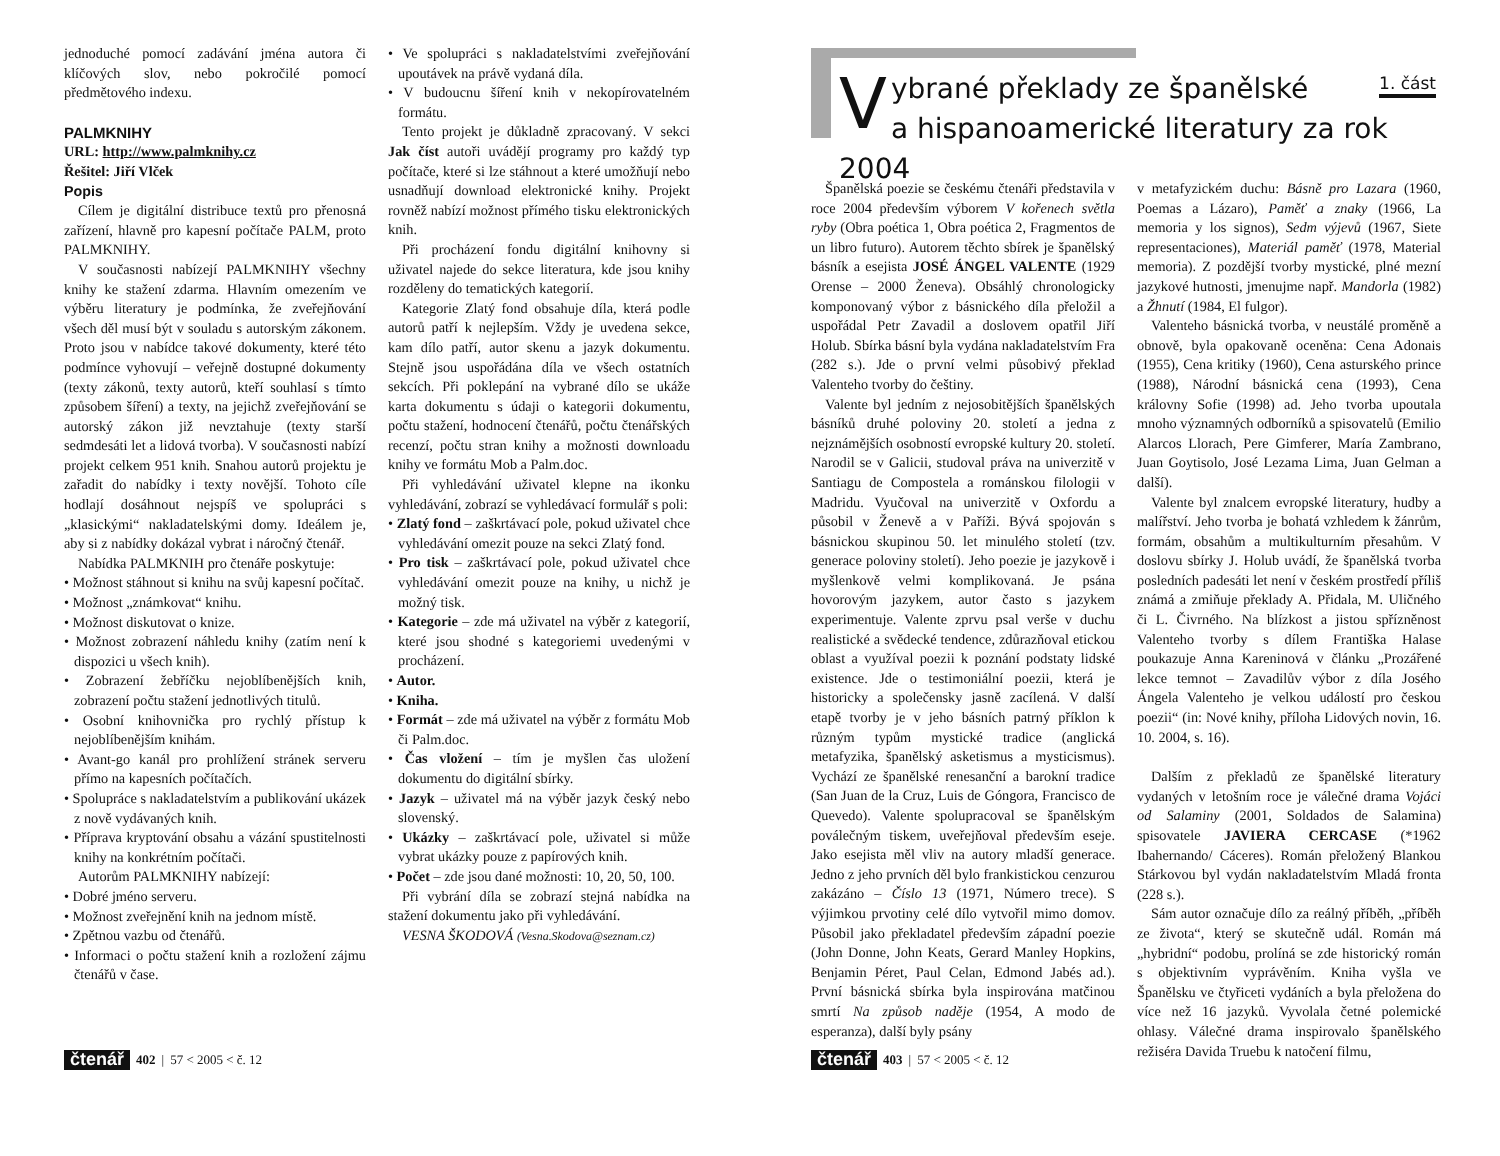jednoduché pomocí zadávání jména autora či klíčových slov, nebo pokročilé pomocí předmětového indexu.
PALMKNIHY
URL: http://www.palmknihy.cz
Řešitel: Jiří Vlček
Popis
Cílem je digitální distribuce textů pro přenosná zařízení, hlavně pro kapesní počítače PALM, proto PALMKNIHY.
V současnosti nabízejí PALMKNIHY všechny knihy ke stažení zdarma. Hlavním omezením ve výběru literatury je podmínka, že zveřejňování všech děl musí být v souladu s autorským zákonem. Proto jsou v nabídce takové dokumenty, které této podmínce vyhovují – veřejně dostupné dokumenty (texty zákonů, texty autorů, kteří souhlasí s tímto způsobem šíření) a texty, na jejichž zveřejňování se autorský zákon již nevztahuje (texty starší sedmdesáti let a lidová tvorba). V současnosti nabízí projekt celkem 951 knih. Snahou autorů projektu je zařadit do nabídky i texty novější. Tohoto cíle hodlají dosáhnout nejspíš ve spolupráci s „klasickými“ nakladatelskými domy. Ideálem je, aby si z nabídky dokázal vybrat i náročný čtenář.
Nabídka PALMKNIH pro čtenáře poskytuje:
• Možnost stáhnout si knihu na svůj kapesní počítač.
• Možnost „známkovat“ knihu.
• Možnost diskutovat o knize.
• Možnost zobrazení náhledu knihy (zatím není k dispozici u všech knih).
• Zobrazení žebříčku nejoblíbenějších knih, zobrazení počtu stažení jednotlivých titulů.
• Osobní knihovnička pro rychlý přístup k nejoblíbenějším knihám.
• Avant-go kanál pro prohlížení stránek serveru přímo na kapesních počítačích.
• Spolupráce s nakladatelstvím a publikování ukázek z nově vydávaných knih.
• Příprava kryptování obsahu a vázání spustitelnosti knihy na konkrétním počítači.
Autorům PALMKNIHY nabízejí:
• Dobré jméno serveru.
• Možnost zveřejnění knih na jednom místě.
• Zpětnou vazbu od čtenářů.
• Informaci o počtu stažení knih a rozložení zájmu čtenářů v čase.
• Ve spolupráci s nakladatelstvími zveřejňování upoutávek na právě vydaná díla.
• V budoucnu šíření knih v nekopírovatelném formátu.
Tento projekt je důkladně zpracovaný. V sekci Jak číst autoři uvádějí programy pro každý typ počítače, které si lze stáhnout a které umožňují nebo usnadňují download elektronické knihy. Projekt rovněž nabízí možnost přímého tisku elektronických knih.
Při procházení fondu digitální knihovny si uživatel najede do sekce literatura, kde jsou knihy rozděleny do tematických kategorií.
Kategorie Zlatý fond obsahuje díla, která podle autorů patří k nejlepším. Vždy je uvedena sekce, kam dílo patří, autor skenu a jazyk dokumentu. Stejně jsou uspořádána díla ve všech ostatních sekcích. Při poklepání na vybrané dílo se ukáže karta dokumentu s údaji o kategorii dokumentu, počtu stažení, hodnocení čtenářů, počtu čtenářských recenzí, počtu stran knihy a možnosti downloadu knihy ve formátu Mob a Palm.doc.
Při vyhledávání uživatel klepne na ikonku vyhledávání, zobrazí se vyhledávací formulář s poli:
• Zlatý fond – zaškrtávací pole, pokud uživatel chce vyhledávání omezit pouze na sekci Zlatý fond.
• Pro tisk – zaškrtávací pole, pokud uživatel chce vyhledávání omezit pouze na knihy, u nichž je možný tisk.
• Kategorie – zde má uživatel na výběr z kategorií, které jsou shodné s kategoriemi uvedenými v procházení.
• Autor.
• Kniha.
• Formát – zde má uživatel na výběr z formátu Mob či Palm.doc.
• Čas vložení – tím je myšlen čas uložení dokumentu do digitální sbírky.
• Jazyk – uživatel má na výběr jazyk český nebo slovenský.
• Ukázky – zaškrtávací pole, uživatel si může vybrat ukázky pouze z papírových knih.
• Počet – zde jsou dané možnosti: 10, 20, 50, 100.
Při vybrání díla se zobrazí stejná nabídka na stažení dokumentu jako při vyhledávání.
VESNA ŠKODOVÁ (Vesna.Skodova@seznam.cz)
čtenář 402 | 57 < 2005 < č. 12
Vybrané překlady ze španělské
a hispanoamerické literatury za rok 2004
1. část
Španělská poezie se českému čtenáři představila v roce 2004 především výborem V kořenech světla ryby (Obra poética 1, Obra poética 2, Fragmentos de un libro futuro). Autorem těchto sbírek je španělský básník a esejista JOSÉ ÁNGEL VALENTE (1929 Orense – 2000 Ženeva). Obsáhlý chronologicky komponovaný výbor z básnického díla přeložil a uspořádal Petr Zavadil a doslovem opatřil Jiří Holub. Sbírka básní byla vydána nakladatelstvím Fra (282 s.). Jde o první velmi působivý překlad Valenteho tvorby do češtiny.
Valente byl jedním z nejosobitějších španělských básníků druhé poloviny 20. století a jedna z nejznámějších osobností evropské kultury 20. století. Narodil se v Galicii, studoval práva na univerzitě v Santiagu de Compostela a románskou filologii v Madridu. Vyučoval na univerzitě v Oxfordu a působil v Ženevě a v Paříži. Bývá spojován s básnickou skupinou 50. let minulého století (tzv. generace poloviny století). Jeho poezie je jazykově i myšlenkově velmi komplikovaná. Je psána hovorovým jazykem, autor často s jazykem experimentuje. Valente zprvu psal verše v duchu realistické a svědecké tendence, zdůrazňoval etickou oblast a využíval poezii k poznání podstaty lidské existence. Jde o testimoniální poezii, která je historicky a společensky jasně zacílená. V další etapě tvorby je v jeho básních patrný příklon k různým typům mystické tradice (anglická metafyzika, španělský asketismus a mysticismus). Vychází ze španělské renesanční a barokní tradice (San Juan de la Cruz, Luis de Góngora, Francisco de Quevedo). Valente spolupracoval se španělským poválečným tiskem, uveřejňoval především eseje. Jako esejista měl vliv na autory mladší generace. Jedno z jeho prvních děl bylo frankistickou cenzurou zakázáno – Číslo 13 (1971, Número trece). S výjimkou prvotiny celé dílo vytvořil mimo domov. Působil jako překladatel především západní poezie (John Donne, John Keats, Gerard Manley Hopkins, Benjamin Péret, Paul Celan, Edmond Jabés ad.). První básnická sbírka byla inspirována matčinou smrtí Na způsob naděje (1954, A modo de esperanza), další byly psány
v metafyzickém duchu: Básně pro Lazara (1960, Poemas a Lázaro), Paměť a znaky (1966, La memoria y los signos), Sedm výjevů (1967, Siete representaciones), Materiál paměť (1978, Material memoria). Z pozdější tvorby mystické, plné mezní jazykové hutnosti, jmenujme např. Mandorla (1982) a Žhnutí (1984, El fulgor).
Valenteho básnická tvorba, v neustálé proměně a obnově, byla opakovaně oceněna: Cena Adonais (1955), Cena kritiky (1960), Cena asturského prince (1988), Národní básnická cena (1993), Cena královny Sofie (1998) ad. Jeho tvorba upoutala mnoho významných odborníků a spisovatelů (Emilio Alarcos Llorach, Pere Gimferer, María Zambrano, Juan Goytisolo, José Lezama Lima, Juan Gelman a další).
Valente byl znalcem evropské literatury, hudby a malířství. Jeho tvorba je bohatá vzhledem k žánrům, formám, obsahům a multikulturním přesahům. V doslovu sbírky J. Holub uvádí, že španělská tvorba posledních padesáti let není v českém prostředí příliš známá a zmiňuje překlady A. Přidala, M. Uličného či L. Čivrného. Na blízkost a jistou spřízněnost Valenteho tvorby s dílem Františka Halase poukazuje Anna Kareninová v článku „Prozářené lekce temnot – Zavadilův výbor z díla Josého Ángela Valenteho je velkou událostí pro českou poezii“ (in: Nové knihy, příloha Lidových novin, 16. 10. 2004, s. 16).
Dalším z překladů ze španělské literatury vydaných v letošním roce je válečné drama Vojáci od Salaminy (2001, Soldados de Salamina) spisovatele JAVIERA CERCASE (*1962 Ibahernando/ Cáceres). Román přeložený Blankou Stárkovou byl vydán nakladatelstvím Mladá fronta (228 s.).
Sám autor označuje dílo za reálný příběh, „příběh ze života“, který se skutečně udál. Román má „hybridní“ podobu, prolíná se zde historický román s objektivním vyprávěním. Kniha vyšla ve Španělsku ve čtyřiceti vydáních a byla přeložena do více než 16 jazyků. Vyvolala četné polemické ohlasy. Válečné drama inspirovalo španělského režiséra Davida Truebu k natočení filmu,
čtenář 403 | 57 < 2005 < č. 12